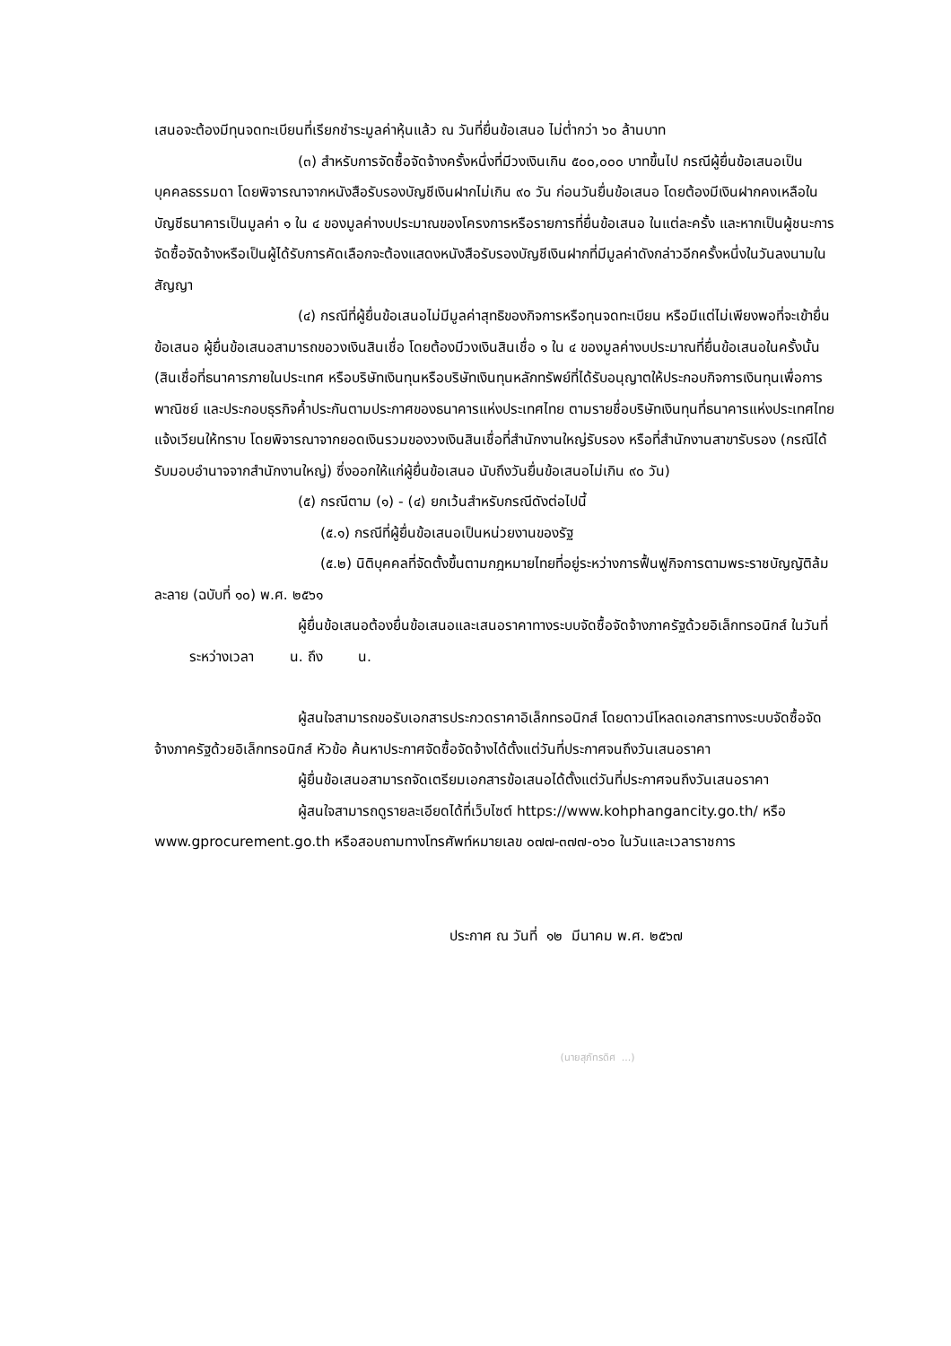เสนอจะต้องมีทุนจดทะเบียนที่เรียกชำระมูลค่าหุ้นแล้ว ณ วันที่ยื่นข้อเสนอ ไม่ต่ำกว่า ๖๐ ล้านบาท
(๓) สำหรับการจัดซื้อจัดจ้างครั้งหนึ่งที่มีวงเงินเกิน ๕๐๐,๐๐๐ บาทขึ้นไป กรณีผู้ยื่นข้อเสนอเป็นบุคคลธรรมดา โดยพิจารณาจากหนังสือรับรองบัญชีเงินฝากไม่เกิน ๙๐ วัน ก่อนวันยื่นข้อเสนอ โดยต้องมีเงินฝากคงเหลือในบัญชีธนาคารเป็นมูลค่า ๑ ใน ๔ ของมูลค่างบประมาณของโครงการหรือรายการที่ยื่นข้อเสนอ ในแต่ละครั้ง และหากเป็นผู้ชนะการจัดซื้อจัดจ้างหรือเป็นผู้ได้รับการคัดเลือกจะต้องแสดงหนังสือรับรองบัญชีเงินฝากที่มีมูลค่าดังกล่าวอีกครั้งหนึ่งในวันลงนามในสัญญา
(๔) กรณีที่ผู้ยื่นข้อเสนอไม่มีมูลค่าสุทธิของกิจการหรือทุนจดทะเบียน หรือมีแต่ไม่เพียงพอที่จะเข้ายื่นข้อเสนอ ผู้ยื่นข้อเสนอสามารถขอวงเงินสินเชื่อ โดยต้องมีวงเงินสินเชื่อ ๑ ใน ๔ ของมูลค่างบประมาณที่ยื่นข้อเสนอในครั้งนั้น (สินเชื่อที่ธนาคารภายในประเทศ หรือบริษัทเงินทุนหรือบริษัทเงินทุนหลักทรัพย์ที่ได้รับอนุญาตให้ประกอบกิจการเงินทุนเพื่อการพาณิชย์ และประกอบธุรกิจค้ำประกันตามประกาศของธนาคารแห่งประเทศไทย ตามรายชื่อบริษัทเงินทุนที่ธนาคารแห่งประเทศไทยแจ้งเวียนให้ทราบ โดยพิจารณาจากยอดเงินรวมของวงเงินสินเชื่อที่สำนักงานใหญ่รับรอง หรือที่สำนักงานสาขารับรอง (กรณีได้รับมอบอำนาจจากสำนักงานใหญ่) ซึ่งออกให้แก่ผู้ยื่นข้อเสนอ นับถึงวันยื่นข้อเสนอไม่เกิน ๙๐ วัน)
(๕) กรณีตาม (๑) - (๔) ยกเว้นสำหรับกรณีดังต่อไปนี้
(๕.๑) กรณีที่ผู้ยื่นข้อเสนอเป็นหน่วยงานของรัฐ
(๕.๒) นิติบุคคลที่จัดตั้งขึ้นตามกฎหมายไทยที่อยู่ระหว่างการฟื้นฟูกิจการตามพระราชบัญญัติล้มละลาย (ฉบับที่ ๑๐) พ.ศ. ๒๕๖๑
ผู้ยื่นข้อเสนอต้องยื่นข้อเสนอและเสนอราคาทางระบบจัดซื้อจัดจ้างภาครัฐด้วยอิเล็กทรอนิกส์ ในวันที่ ระหว่างเวลา น. ถึง น.
ผู้สนใจสามารถขอรับเอกสารประกวดราคาอิเล็กทรอนิกส์ โดยดาวน์โหลดเอกสารทางระบบจัดซื้อจัดจ้างภาครัฐด้วยอิเล็กทรอนิกส์ หัวข้อ ค้นหาประกาศจัดซื้อจัดจ้างได้ตั้งแต่วันที่ประกาศจนถึงวันเสนอราคา
ผู้ยื่นข้อเสนอสามารถจัดเตรียมเอกสารข้อเสนอได้ตั้งแต่วันที่ประกาศจนถึงวันเสนอราคา
ผู้สนใจสามารถดูรายละเอียดได้ที่เว็บไซต์ https://www.kohphangancity.go.th/ หรือ www.gprocurement.go.th หรือสอบถามทางโทรศัพท์หมายเลข ๐๗๗-๓๗๗-๐๖๐ ในวันและเวลาราชการ
ประกาศ ณ วันที่ ๑๒ มีนาคม พ.ศ. ๒๕๖๗
(นายสุภัทรดิศ ...)